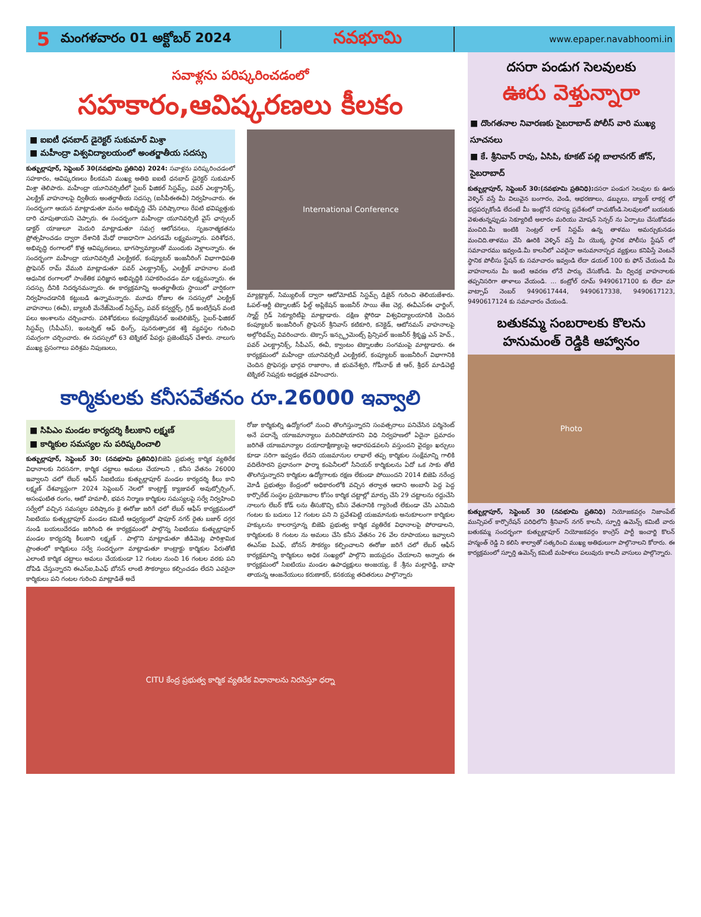5 మంగళవారం 01 అక్టోబర్ 2024 నవభూమి www.epaper.navabhoomi.in
సవాళ్లను పరిష్కరించడంలో
సహకారం,ఆవిష్కరణలు కీలకం
■ ఐఐటీ ధనబాద్ డైరెక్టర్ సుకుమార్ మిశ్రా
■ మహీంద్రా విశ్వవిద్యాలయంలో అంతర్జాతీయ సదస్సు
కుత్బుల్లాపూర్, సెప్టెంబర్ 30(నవభూమి ప్రతినిధి) 2024: సవాళ్లను పరిష్కరించడంలో సహకారం, ఆవిష్కరణలు కీలకమని ముఖ్య అతిథి ఐఐటీ ధనబాద్ డైరెక్టర్ సుకుమార్ మిశ్రా తెలిపారు. మహీంద్రా యూనివర్సిటీలో సైబర్ ఫిజికల్ సిస్టమ్స్, పవర్ ఎలక్ట్రానిక్స్, ఎలక్ట్రిక్ వాహనాలపై ద్వితీయ అంతర్జాతీయ సదస్సు (ఐసీపీఈఈవీ) నిర్వహించారు. ఈ సందర్భంగా ఆయన మాట్లాడుతూ మనం అభివృద్ధి చేసే పరిష్కారాలు రేపటి భవిష్యత్తుకు దారి చూపుతాయని చెప్పారు. ఈ సందర్భంగా మహీంద్రా యూనివర్సిటీ వైస్ ఛాన్సలర్ డాక్టర్ యాజులూ మెదురి మాట్లాడుతూ సమగ్ర ఆలోచనలు, సృజనాత్మకతను ప్రోత్సహించడం ద్వారా దేశానికి మేధో రాజధానిగా ఎదగడమే లక్ష్యమన్నారు. పరిశోధన, అభివృద్ధి రంగాలలో కొత్త ఆవిష్కరణలు, భాగస్వామ్యాలతో ముందుకు వెళ్లాలన్నారు. ఈ సందర్భంగా మహీంద్రా యూనివర్సిటీ ఎలక్ట్రికల్, కంప్యూటర్ ఇంజనీరింగ్ విభాగాధిపతి ప్రొఫెసర్ రామ్ వేమురి మాట్లాడుతూ పవర్ ఎలక్ట్రానిక్స్, ఎలక్ట్రిక్ వాహనాల వంటి ఆధునిక రంగాలలో సాంకేతిక పరిజ్ఞాన అభివృద్ధికి సహకరించడం మా లక్ష్యమన్నారు. ఈ సదస్సు దీనికి నిదర్శనమన్నారు. ఈ కార్యక్రమాన్ని అంతర్జాతీయ స్థాయిలో వార్షికంగా నిర్వహించడానికి కట్టుబడి ఉన్నామన్నారు. మూడు రోజుల ఈ సదస్సులో ఎలక్ట్రిక్ వాహనాలు (ఈవీ), బ్యాటరీ మేనేజ్‌మెంట్ సిస్టమ్స్, పవర్ కన్వర్టర్స్, గ్రిడ్ ఇంటిగ్రేషన్ వంటి పలు అంశాలను చర్చించారు. పరిశోధకులు కంప్యూటేషనల్ ఇంటెలిజెన్స్, సైబర్-ఫిజికల్ సిస్టమ్స్ (సీపీఎస్), ఇంటర్నెట్ ఆఫ్ థింగ్స్, పునరుత్పాదక శక్తి వ్యవస్థల గురించి సమగ్రంగా చర్చించారు. ఈ సదస్సులో 63 టెక్నికల్ పేపర్లు ప్రజెంటేషన్ చేశారు. నాలుగు ముఖ్య ప్రసంగాలు పరిశ్రమ నిపుణులు,
International Conference
మ్యాట్ల్యాబ్, సిమ్యులింక్ ద్వారా ఆటోమోటివ్ సిస్టమ్స్ డిజైన్ గురించి తెలియజేశారు. ఓపల్-ఆర్టీ టెక్నాలజీస్ ఫీల్డ్ అప్లికేషన్ ఇంజనీర్ సాయి తేజ చెర్ల, ఈవీఎస్ఈ ఛార్జింగ్, స్మార్ట్ గ్రిడ్ సెక్యూరిటీపై మాట్లాడారు. దక్షిణ ఫ్లోరిడా విశ్వవిద్యాలయానికి చెందిన కంప్యూటర్ ఇంజనీరింగ్ ప్రొఫెసర్ శ్రీనివాస్ కటికూరి, కనెక్టెడ్, ఆటోనమస్ వాహనాలపై అల్గోరిథమ్స్ వివరించారు. టెక్సాస్ ఇన్స్ట్రుమెంట్స్ ప్రిన్సిపల్ ఇంజనీర్ శ్రీకృష్ణ ఎన్ హెచ్., పవర్ ఎలక్ట్రానిక్స్, సీపీఎస్, ఈవీ, క్వాంటం టెక్నాలజీల సంగమంపై మాట్లాడారు. ఈ కార్యక్రమంలో మహీంద్రా యూనివర్సిటీ ఎలక్ట్రికల్, కంప్యూటర్ ఇంజనీరింగ్ విభాగానికి చెందిన ప్రొఫెసర్లు భార్గవ రాజారాం, జీ భువనేశ్వరి, గోపీనాథ్ జీ ఆర్, శ్రీధర్ మాడిచెట్టి టెక్నికల్ సెషన్లకు అధ్యక్షత వహించారు.
కార్మికులకు కనీసవేతనం రూ.26000 ఇవ్వాలి
■ సిపిఎం మండల కార్యదర్శి కీలుకాని లక్ష్మణ్
■ కార్మికుల సమస్యల ను పరిష్కరించాలి
కుత్బుల్లాపూర్, సెప్టెంబర్ 30: (నవభూమి ప్రతినిధి) బిజెపి ప్రభుత్వ కార్మిక వ్యతిరేక విధానాలకు నిరసనగా, కార్మిక చట్టాలు అమలు చేయాలని , కనీస వేతనం 26000 ఇవ్వాలని చలో లేబర్ ఆఫీస్ సిఐటియు కుత్బుల్లాపూర్ మండల కార్యదర్శి కీలు కాని లక్ష్మణ్ దేశవ్యాప్తంగా 2024 సెప్టెంబర్ నెలలో కాంట్రాక్ట్ క్యాజువల్ అవుట్సోర్సింగ్, అసంఘటిత రంగం, ఆటో హమాలీ, భవన నిర్మాణ కార్మికుల సమస్యలపై సర్వే నిర్వహించి సర్వేలో వచ్చిన సమస్యల పరిష్కారం కై ఈరోజు జరిగే చలో లేబర్ ఆఫీస్ కార్యక్రమంలో సిఐటియు కుత్బుల్లాపూర్ మండల కమిటీ ఆధ్వర్యంలో షాపూర్ నగర్ రైతు బజార్ దగ్గర నుండి బయలుదేరడం జరిగింది ఈ కార్యక్రమంలో పాల్గొన్న సిఐటియు కుత్బుల్లాపూర్ మండల కార్యదర్శి కీలుకాని లక్ష్మణ్ . పాల్గొని మాట్లాడుతూ జీడిమెట్ల పారిశ్రామిక ప్రాంతంలో కార్మికులు సర్వే సందర్భంగా మాట్లాడుతూ కాంట్రాక్టు కార్మికుల పేరుతోటి ఎలాంటి కార్మిక చట్టాలు అమలు చేయకుండా 12 గంటల నుంచి 16 గంటల వరకు పని దోపిడి చేస్తున్నారని ఈఎస్ఐ,పిఎఫ్ బోనస్ లాంటి సౌకర్యాలు కల్పించడం లేదని ఎవరైనా కార్మికులు పని గంటల గురించి మాట్లాడితే అదే
రోజు కార్మికుల్ని ఉద్యోగంలో నుంచి తొలగిస్తున్నారని సంవత్సరాలు పనిచేసిన పర్మినెంట్ అనే పదాన్నే యాజమాన్యాలు మరిచిపోయారని విధి నిర్వహణలో ఏదైనా ప్రమాదం జరిగితే యాజమాన్యాల దయాదాక్షిణ్యాలపై ఆధారపడవలసి వస్తుందని వైద్యం ఖర్చులు కూడా సరిగా ఇవ్వడం లేదని యజమానుల లాభాలే తప్ప కార్మికుల సంక్షేమాన్ని గాలికి వదిలేసారని ప్రధానంగా ఫార్మా కంపెనీలలో సీనియర్ కార్మికులను ఏదో ఒక సాకు తోటి తొలగిస్తున్నారని కార్మికుల ఉద్యోగాలకు రక్షణ లేకుండా పోయిందని 2014 బిజెపి నరేంద్ర మోడీ ప్రభుత్వం కేంద్రంలో అధికారంలోకి వచ్చిన తర్వాత ఆదాని అంబానీ పెద్ద పెద్ద కార్పొరేట్ సంస్థల ప్రయోజనాల కోసం కార్మిక చట్టాల్లో మార్పు చేసి 29 చట్టాలను రద్దుచేసి నాలుగు లేబర్ కోడ్ లను తీసుకొచ్చి కనీస వేతనానికి గ్యారెంటీ లేకుండా చేసి ఎనిమిది గంటల కు బదులు 12 గంటల పని ని ప్రవేశపెట్టి యజమానుకు అనుకూలంగా కార్మికుల హక్కులను కాలరాస్తూన్న బిజెపి ప్రభుత్వ కార్మిక వ్యతిరేక విధానాలపై పోరాడాలని, కార్మికులకు 8 గంటల ను అమలు చేసి కనీస వేతనం 26 వేల రూపాయలు ఇవ్వాలని ఈఎస్ఐ పిఎఫ్, బోనస్ సౌకర్యం కల్పించాలని ఈరోజు జరిగే చలో లేబర్ ఆఫీస్ కార్యక్రమాన్ని కార్మికులు అధిక సంఖ్యలో పాల్గొని జయప్రదం చేయాలని అన్నారు ఈ కార్యక్రమంలో సిఐటియు మండల ఉపాధ్యక్షులు అంజయ్య, కే .శ్రీను మల్లారెడ్డి, బాషా తాయన్న ఆంజనేయులు కరుణాకర్, కనకయ్య తదితరులు పాల్గొన్నారు
CITU కేంద్ర ప్రభుత్వ కార్మిక వ్యతిరేక విధానాలను నిరసిస్తూ ధర్నా
దసరా పండుగ సెలవులకు
ఊరు వెళ్తున్నారా
■ దొంగతనాల నివారణకు సైబరాబాద్ పోలీస్ వారి ముఖ్య సూచనలు
■ కే. శ్రీనివాస్ రావు, ఏసిపి, కూకట్ పల్లి బాలానగర్ జోన్, సైబరాబాద్
కుత్బుల్లాపూర్, సెప్టెంబర్ 30:(నవభూమి ప్రతినిధి): దసరా పండుగ సెలవుల కు ఊరు వెళ్ళిన్ వస్తే మీ విలువైన బంగారం, వెండి, ఆభరణాలు, డబ్బులు, బ్యాంక్ లాకర్ల లో భద్రపర్చుకోండి లేదంటే మీ ఇంట్లోనే రహస్య ప్రదేశంలో దాచుకోండి.సెలవులలో బయటకు వెళుతున్నప్పుడు సెక్యూరిటీ అలారం మరియు మోషన్ సెన్సర్ ను ఏర్పాటు చేసుకోవడం మంచిది.మీ ఇంటికి సెంట్రల్ లాక్ సిస్టమ్ ఉన్న తాళము అమర్చుకునడం మంచిది.తాళము వేసి ఊరికి వెళ్ళిన్ వస్తే మీ యొక్క స్థానిక పోలీసు స్టేషన్ లో సమాచారము ఇవ్వండి.మీ కాలనీలో ఎవరైనా అనుమానాస్పద వ్యక్తులు కనిపిస్తే వెంటనే స్థానిక పోలీసు స్టేషన్ కు సమాచారం ఇవ్వండి లేదా డయల్ 100 కు ఫోన్ చేయండి మీ వాహనాలను మీ ఇంటి ఆవరణ లోనే పార్కు చేసుకోండి. మీ ద్విచక్ర వాహనాలకు తప్పనిసరిగా తాళాలు వేయండి. ... కంట్రోల్ రూమ్ 9490617100 కు లేదా మా వాట్సాప్ నెంబర్ 9490617444, 9490617338, 9490617123, 9490617124 కు సమాచారం చేయండి.
బతుకమ్మ సంబరాలకు కొలను హనుమంత్ రెడ్డికి ఆహ్వానం
Photo
కుత్బుల్లాపూర్, సెప్టెంబర్ 30 (నవభూమి ప్రతినిధి) నియోజకవర్గం నిజాంపేట్ మున్సిపల్ కార్పొరేషన్ పరిధిలోని శ్రీనివాస్ నగర్ కాలనీ, స్ఫూర్తి ఉమెన్స్ కమిటీ వారు బతుకమ్మ సందర్భంగా కుత్బుల్లాపూర్ నియోజకవర్గం కాంగ్రెస్ పార్టీ ఇంచార్జి కొలన్ హన్మంత్ రెడ్డి ని కలిసి శాల్వాతో సత్కరించి ముఖ్య అతిథులుగా పాల్గొనాలని కోరారు. ఈ కార్యక్రమంలో స్ఫూర్తి ఉమెన్స్ కమిటీ మహిళలు పలువురు కాలనీ వాసులు పాల్గొన్నారు.